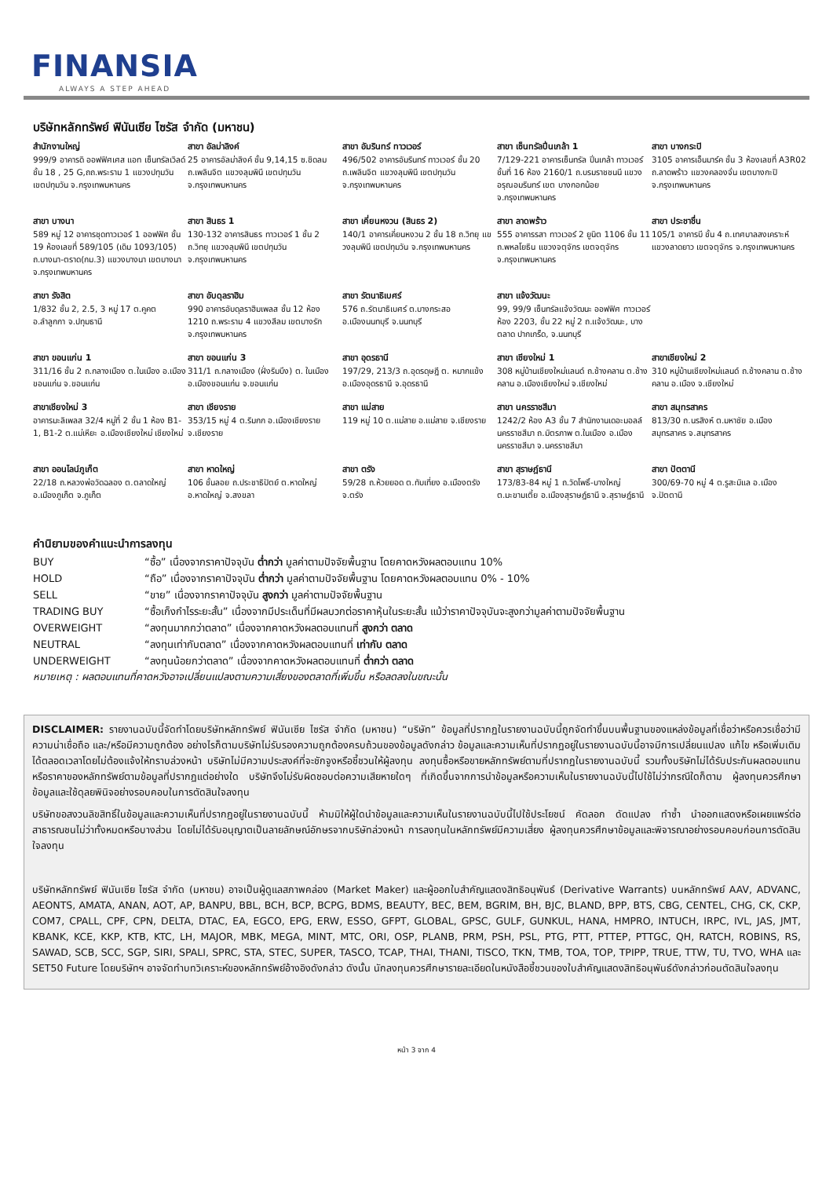FINANSIA
ALWAYS A STEP AHEAD
บริษัทหลักทรัพย์ ฟินันเซีย ไซรัส จำกัด (มหาชน)
| สำนักงานใหญ่ 999/9 อาคารดิ ออฟฟิศเศส แอท เซ็นทรัลเวิลด์ ชั้น 18 , 25 G,ถถ.พระราม 1 แขวงปทุมวัน เขตปทุมวัน จ.กรุงเทพมหานคร | สาขา อัลม่าลิงค์ 25 อาคารอัลม่าลิงค์ ชั้น 9,14,15 ซ.ชิดลม ถ.เพลินจิต แขวงลุมพินี เขตปทุมวัน จ.กรุงเทพมหานคร | สาขา อัมรินทร์ ทาวเวอร์ 496/502 อาคารอัมรินทร์ ทาวเวอร์ ชั้น 20 ถ.เพลินจิต แขวงลุมพินี เขตปทุมวัน จ.กรุงเทพมหานคร | สาขา เซ็นทรัลปิ่นเกล้า 1 7/129-221 อาคารเซ็นทรัล ปิ่นเกล้า ทาวเวอร์ ชั้นที่ 16 ห้อง 2160/1 ถ.บรมราชชนนี แขวง อรุณอมรินทร์ เขต บางกอกน้อย จ.กรุงเทพมหานคร | สาขา บางกระปิ 3105 อาคารเอ็นมาร์ค ชั้น 3 ห้องเลขที่ A3R02 ถ.ลาดพร้าว แขวงคลองจั่น เขตบางกะปิ จ.กรุงเทพมหานคร |
| สาขา บางนา 589 หมู่ 12 อาคารชุดทาวเวอร์ 1 ออฟฟิศ ชั้น 19 ห้องเลขที่ 589/105 (เดิม 1093/105) ถ.บางนา-ตราด(กม.3) แขวงบางนา เขตบางนา จ.กรุงเทพมหานคร | สาขา สินธร 1 130-132 อาคารสินธร ทาวเวอร์ 1 ชั้น 2 ถ.วิทยุ แขวงลุมพินี เขตปทุมวัน จ.กรุงเทพมหานคร | สาขา เคี่ยนหงวน (สินธร 2) 140/1 อาคารเคี่ยนหงวน 2 ชั้น 18 ถ.วิทยุ แขวงลุมพินี เขตปทุมวัน จ.กรุงเทพมหานคร | สาขา ลาดพร้าว 555 อาคารรสา ทาวเวอร์ 2 ยูนิต 1106 ชั้น 11 ถ.พหลโยธิน แขวงจตุจักร เขตจตุจักร จ.กรุงเทพมหานคร | สาขา ประชาชื่น 105/1 อาคารบี ชั้น 4 ถ.เทศบาลสงเคราะห์ แขวงลาดยาว เขตจตุจักร จ.กรุงเทพมหานคร |
| สาขา รังสิต 1/832 ชั้น 2, 2.5, 3 หมู่ 17 ต.คูคต อ.ลำลูกกา จ.ปทุมธานี | สาขา อับดุลราฮิม 990 อาคารอับดุลราฮิมเพลส ชั้น 12 ห้อง 1210 ถ.พระราม 4 แขวงสีลม เขตบางรัก จ.กรุงเทพมหานคร | สาขา รัตนาธิเบศร์ 576 ถ.รัตนาธิเบศร์ ต.บางกระสอ อ.เมืองนนทบุรี จ.นนทบุรี | สาขา แจ้งวัฒนะ 99, 99/9 เซ็นทรัลแจ้งวัฒนะ ออฟฟิศ ทาวเวอร์ ห้อง 2203, ชั้น 22 หมู่ 2 ถ.แจ้งวัฒนะ, บางตลาด ปากเกร็ด, จ.นนทบุรี | |
| สาขา ขอนแก่น 1 311/16 ชั้น 2 ถ.กลางเมือง ต.ในเมือง อ.เมืองขอนแก่น จ.ขอนแก่น | สาขา ขอนแก่น 3 311/1 ถ.กลางเมือง (ฝั่งริมบึง) ต. ในเมือง อ.เมืองขอนแก่น จ.ขอนแก่น | สาขา อุดรธานี 197/29, 213/3 ถ.อุดรดุษฎี ต. หมากแข้ง อ.เมืองอุดรธานี จ.อุดรธานี | สาขา เชียงใหม่ 1 308 หมู่บ้านเชียงใหม่แลนด์ ถ.ช้างคลาน ต.ช้างคลาน อ.เมืองเชียงใหม่ จ.เชียงใหม่ | สาขาเชียงใหม่ 2 310 หมู่บ้านเชียงใหม่แลนด์ ถ.ช้างคลาน ต.ช้างคลาน อ.เมือง จ.เชียงใหม่ |
| สาขาเชียงใหม่ 3 อาคารมะลิเพลส 32/4 หมู่ที่ 2 ชั้น 1 ห้อง B1-1, B1-2 ต.แม่เหียะ อ.เมืองเชียงใหม่ เชียงใหม่ | สาขา เชียงราย 353/15 หมู่ 4 ต.ริมกก อ.เมืองเชียงราย จ.เชียงราย | สาขา แม่สาย 119 หมู่ 10 ต.แม่สาย อ.แม่สาย จ.เชียงราย | สาขา นครราชสีมา 1242/2 ห้อง A3 ชั้น 7 สำนักงานเดอะมอลล์ นครราชสีมา ถ.มิตรภาพ ต.ในเมือง อ.เมืองนครราชสีมา จ.นครราชสีมา | สาขา สมุทรสาคร 813/30 ถ.นรสิงห์ ต.มหาชัย อ.เมืองสมุทรสาคร จ.สมุทรสาคร |
| สาขา ออนไลน์ภูเก็ต 22/18 ถ.หลวงพ่อวัดฉลอง ต.ตลาดใหญ่ อ.เมืองภูเก็ต จ.ภูเก็ต | สาขา หาดใหญ่ 106 ชั้นลอย ถ.ประชาธิปัตย์ ต.หาดใหญ่ อ.หาดใหญ่ จ.สงขลา | สาขา ตรัง 59/28 ถ.ห้วยยอด ต.ทับเที่ยง อ.เมืองตรัง จ.ตรัง | สาขา สุราษฎ์ธานี 173/83-84 หมู่ 1 ถ.วัดโพธิ์-บางใหญ่ ต.มะขามเตี้ย อ.เมืองสุราษฎ์ธานี จ.สุราษฎ์ธานี | สาขา ปัตตานี 300/69-70 หมู่ 4 ต.รูสะมิแล อ.เมือง จ.ปัตตานี |
คำนิยามของคำแนะนำการลงทุน
| BUY | “ซื้อ” เนื่องจากราคาปัจจุบัน ต่ำกว่า มูลค่าตามปัจจัยพื้นฐาน โดยคาดหวังผลตอบแทน 10% |
| HOLD | “ถือ” เนื่องจากราคาปัจจุบัน ต่ำกว่า มูลค่าตามปัจจัยพื้นฐาน โดยคาดหวังผลตอบแทน 0% - 10% |
| SELL | “ขาย” เนื่องจากราคาปัจจุบัน สูงกว่า มูลค่าตามปัจจัยพื้นฐาน |
| TRADING BUY | “ซื้อเก็งกำไรระยะสั้น” เนื่องจากมีประเด็นที่มีผลบวกต่อราคาหุ้นในระยะสั้น แม้ว่าราคาปัจจุบันจะสูงกว่ามูลค่าตามปัจจัยพื้นฐาน |
| OVERWEIGHT | “ลงทุนมากกว่าตลาด” เนื่องจากคาดหวังผลตอบแทนที่ สูงกว่า ตลาด |
| NEUTRAL | “ลงทุนเท่ากับตลาด” เนื่องจากคาดหวังผลตอบแทนที่ เท่ากับ ตลาด |
| UNDERWEIGHT | “ลงทุนน้อยกว่าตลาด” เนื่องจากคาดหวังผลตอบแทนที่ ต่ำกว่า ตลาด |
หมายเหตุ : ผลตอบแทนที่คาดหวังอาจเปลี่ยนแปลงตามความเสี่ยงของตลาดที่เพิ่มขึ้น หรือลดลงในขณะนั้น
DISCLAIMER: รายงานฉบับนี้จัดทำโดยบริษัทหลักทรัพย์ ฟินันเซีย ไซรัส จำกัด (มหาชน) “บริษัท” ข้อมูลที่ปรากฏในรายงานฉบับนี้ถูกจัดทำขึ้นบนพื้นฐานของแหล่งข้อมูลที่เชื่อว่าหรือควรเชื่อว่ามีความน่าเชื่อถือ และ/หรือมีความถูกต้อง อย่างไรก็ตามบริษัทไม่รับรองความถูกต้องครบถ้วนของข้อมูลดังกล่าว ข้อมูลและความเห็นที่ปรากฏอยู่ในรายงานฉบับนี้อาจมีการเปลี่ยนแปลง แก้ไข หรือเพิ่มเติมได้ตลอดเวลาโดยไม่ต้องแจ้งให้ทราบล่วงหน้า บริษัทไม่มีความประสงค์ที่จะชักจูงหรือชี้ชวนให้ผู้ลงทุน ลงทุนซื้อหรือขายหลักทรัพย์ตามที่ปรากฏในรายงานฉบับนี้ รวมทั้งบริษัทไม่ได้รับประกันผลตอบแทนหรือราคาของหลักทรัพย์ตามข้อมูลที่ปรากฏแต่อย่างใด บริษัทจึงไม่รับผิดชอบต่อความเสียหายใดๆ ที่เกิดขึ้นจากการนำข้อมูลหรือความเห็นในรายงานฉบับนี้ไปใช้ไม่ว่ากรณีใดก็ตาม ผู้ลงทุนควรศึกษาข้อมูลและใช้ดุลยพินิจอย่างรอบคอบในการตัดสินใจลงทุน
บริษัทขอสงวนลิขสิทธิ์ในข้อมูลและความเห็นที่ปรากฏอยู่ในรายงานฉบับนี้ ห้ามมิให้ผู้ใดนำข้อมูลและความเห็นในรายงานฉบับนี้ไปใช้ประโยชน์ คัดลอก ดัดแปลง ทำซ้ำ นำออกแสดงหรือเผยแพร่ต่อสาธารณชนไม่ว่าทั้งหมดหรือบางส่วน โดยไม่ได้รับอนุญาตเป็นลายลักษณ์อักษรจากบริษัทล่วงหน้า การลงทุนในหลักทรัพย์มีความเสี่ยง ผู้ลงทุนควรศึกษาข้อมูลและพิจารณาอย่างรอบคอบก่อนการตัดสินใจลงทุน
บริษัทหลักทรัพย์ ฟินันเซีย ไซรัส จำกัด (มหาชน) อาจเป็นผู้ดูแลสภาพคล่อง (Market Maker) และผู้ออกใบสำคัญแสดงสิทธิอนุพันธ์ (Derivative Warrants) บนหลักทรัพย์ AAV, ADVANC, AEONTS, AMATA, ANAN, AOT, AP, BANPU, BBL, BCH, BCP, BCPG, BDMS, BEAUTY, BEC, BEM, BGRIM, BH, BJC, BLAND, BPP, BTS, CBG, CENTEL, CHG, CK, CKP, COM7, CPALL, CPF, CPN, DELTA, DTAC, EA, EGCO, EPG, ERW, ESSO, GFPT, GLOBAL, GPSC, GULF, GUNKUL, HANA, HMPRO, INTUCH, IRPC, IVL, JAS, JMT, KBANK, KCE, KKP, KTB, KTC, LH, MAJOR, MBK, MEGA, MINT, MTC, ORI, OSP, PLANB, PRM, PSH, PSL, PTG, PTT, PTTEP, PTTGC, QH, RATCH, ROBINS, RS, SAWAD, SCB, SCC, SGP, SIRI, SPALI, SPRC, STA, STEC, SUPER, TASCO, TCAP, THAI, THANI, TISCO, TKN, TMB, TOA, TOP, TPIPP, TRUE, TTW, TU, TVO, WHA และ SET50 Future โดยบริษัทฯ อาจจัดทำบทวิเคราะห์ของหลักทรัพย์อ้างอิงดังกล่าว ดังนั้น นักลงทุนควรศึกษารายละเอียดในหนังสือชี้ชวนของใบสำคัญแสดงสิทธิอนุพันธ์ดังกล่าวก่อนตัดสินใจลงทุน
หน้า 3 จาก 4